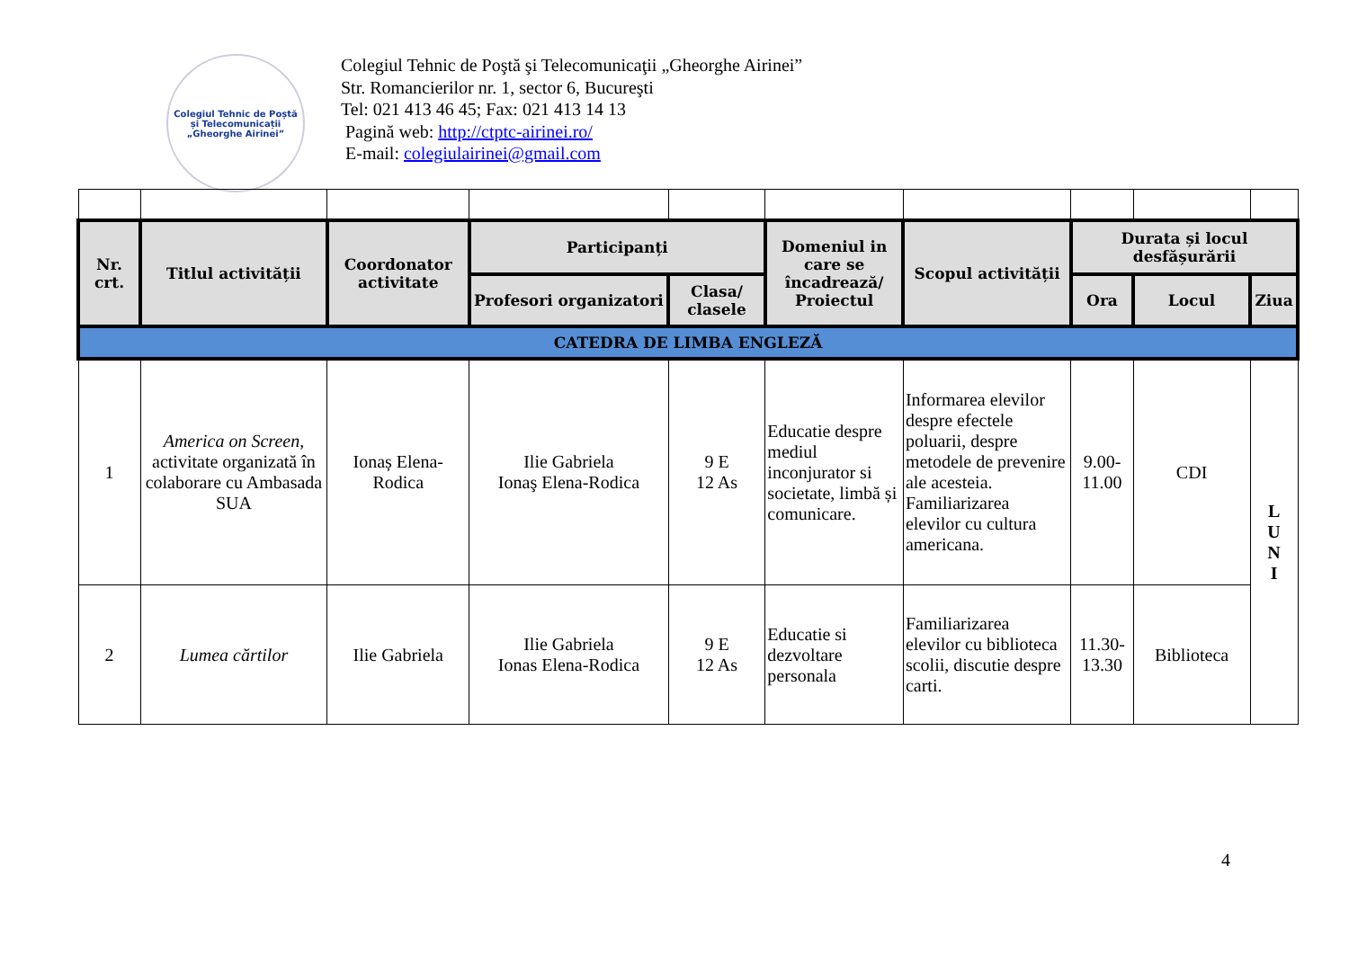Colegiul Tehnic de Poștă și Telecomunicații
„Gheorghe Airinei”
Colegiul Tehnic de Poştă şi Telecomunicaţii „Gheorghe Airinei”
Str. Romancierilor nr. 1, sector 6, Bucureşti
Tel: 021 413 46 45; Fax: 021 413 14 13
Pagină web: http://ctptc-airinei.ro/
E-mail: colegiulairinei@gmail.com
| Nr. crt. | Titlul activității | Coordonator activitate | Participanți | | Domeniul in care se încadrează/ Proiectul | Scopul activității | Durata și locul desfășurării | | |
| --- | --- | --- | --- | --- | --- | --- | --- | --- | --- |
| | | | Profesori organizatori | Clasa/ clasele | | | Ora | Locul | Ziua |
| CATEDRA DE LIMBA ENGLEZĂ | | | | | | | | | |
| 1 | America on Screen , activitate organizată în colaborare cu Ambasada SUA | Ionaș Elena-Rodica | Ilie Gabriela Ionaş Elena-Rodica | 9 E 12 As | Educatie despre mediul inconjurator si societate, limbă și comunicare. | Informarea elevilor despre efectele poluarii, despre metodele de prevenire ale acesteia. Familiarizarea elevilor cu cultura americana. | 9.00-11.00 | CDI | L U N I |
| 2 | Lumea cărtilor | Ilie Gabriela | Ilie Gabriela Ionas Elena-Rodica | 9 E 12 As | Educatie si dezvoltare personala | Familiarizarea elevilor cu biblioteca scolii, discutie despre carti. | 11.30-13.30 | Biblioteca | |
4